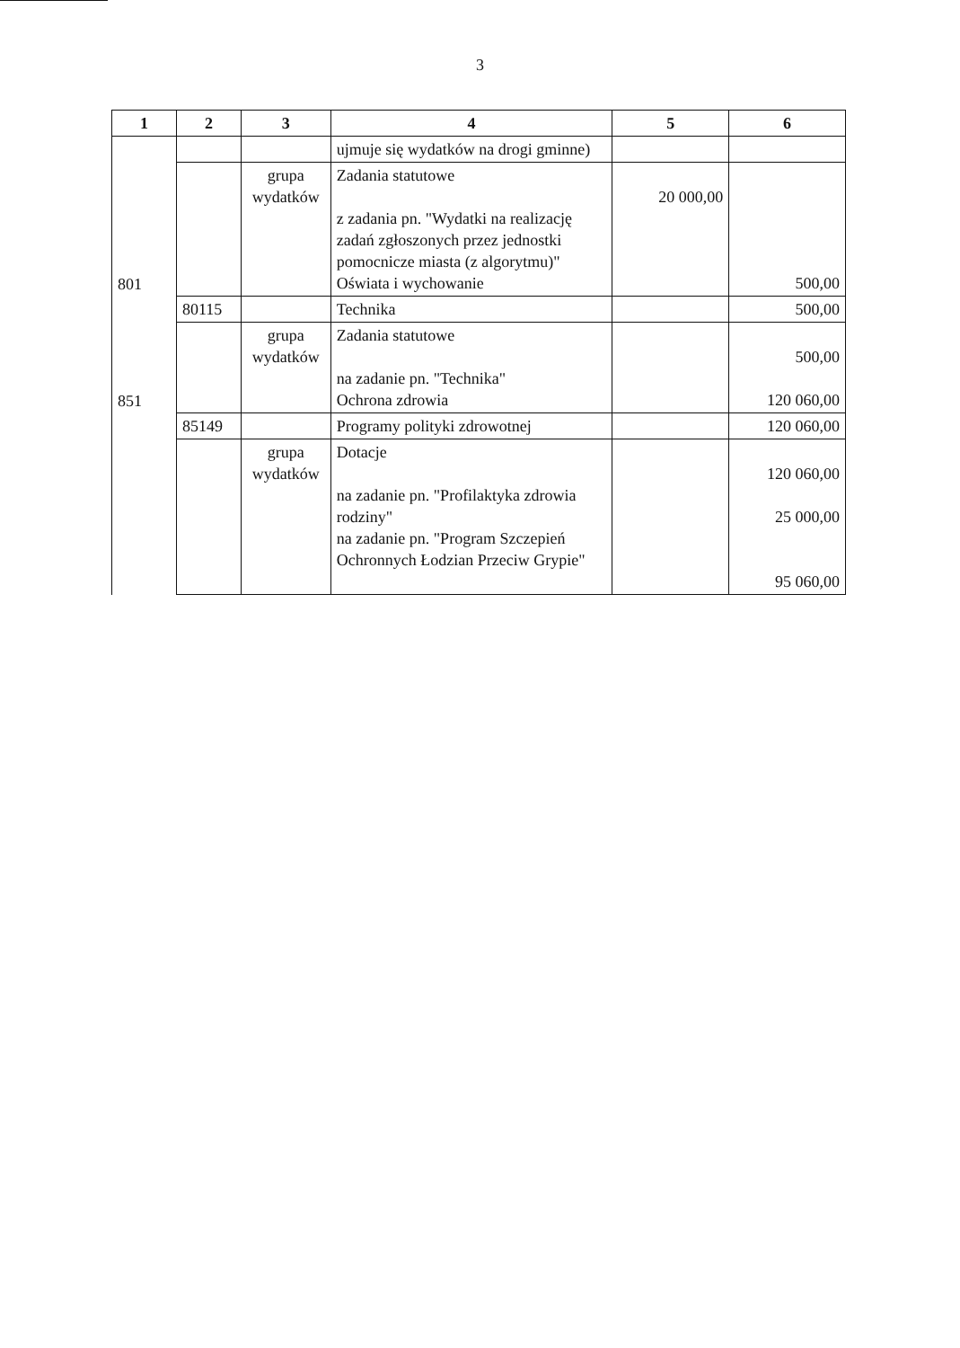3
| 1 | 2 | 3 | 4 | 5 | 6 |
| --- | --- | --- | --- | --- | --- |
| 801 | | | ujmuje się wydatków na drogi gminne) | | |
| | | grupa wydatków | Zadania statutowe z zadania pn. "Wydatki na realizację zadań zgłoszonych przez jednostki pomocnicze miasta (z algorytmu)" Oświata i wychowanie | 20 000,00 | 500,00 |
| 851 | 80115 | | Technika | | 500,00 |
| | | grupa wydatków | Zadania statutowe na zadanie pn. "Technika" Ochrona zdrowia | | 500,00 120 060,00 |
| | 85149 | | Programy polityki zdrowotnej | | 120 060,00 |
| | | grupa wydatków | Dotacje na zadanie pn. "Profilaktyka zdrowia rodziny" na zadanie pn. "Program Szczepień Ochronnych Łodzian Przeciw Grypie" | | 120 060,00 25 000,00 95 060,00 |